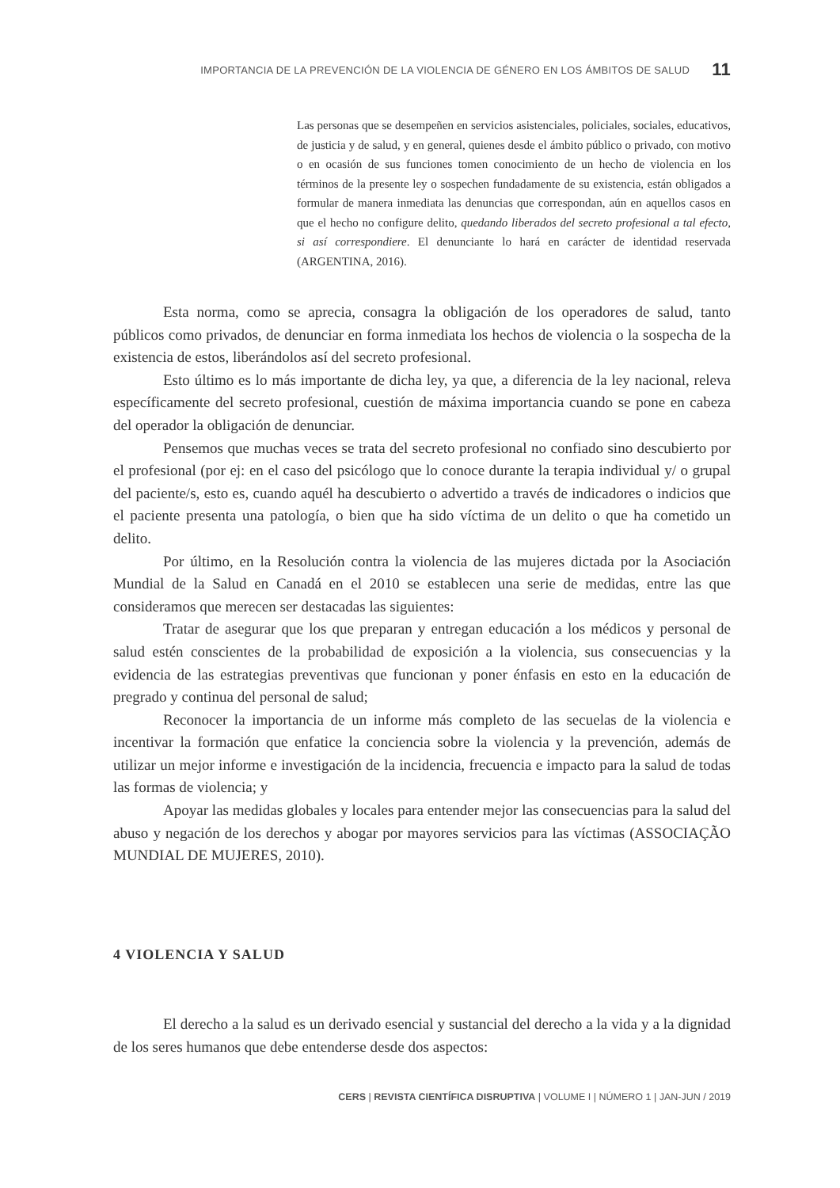IMPORTANCIA DE LA PREVENCIÓN DE LA VIOLENCIA DE GÉNERO EN LOS ÁMBITOS DE SALUD 11
Las personas que se desempeñen en servicios asistenciales, policiales, sociales, educativos, de justicia y de salud, y en general, quienes desde el ámbito público o privado, con motivo o en ocasión de sus funciones tomen conocimiento de un hecho de violencia en los términos de la presente ley o sospechen fundadamente de su existencia, están obligados a formular de manera inmediata las denuncias que correspondan, aún en aquellos casos en que el hecho no configure delito, quedando liberados del secreto profesional a tal efecto, si así correspondiere. El denunciante lo hará en carácter de identidad reservada (ARGENTINA, 2016).
Esta norma, como se aprecia, consagra la obligación de los operadores de salud, tanto públicos como privados, de denunciar en forma inmediata los hechos de violencia o la sospecha de la existencia de estos, liberándolos así del secreto profesional.
Esto último es lo más importante de dicha ley, ya que, a diferencia de la ley nacional, releva específicamente del secreto profesional, cuestión de máxima importancia cuando se pone en cabeza del operador la obligación de denunciar.
Pensemos que muchas veces se trata del secreto profesional no confiado sino descubierto por el profesional (por ej: en el caso del psicólogo que lo conoce durante la terapia individual y/ o grupal del paciente/s, esto es, cuando aquél ha descubierto o advertido a través de indicadores o indicios que el paciente presenta una patología, o bien que ha sido víctima de un delito o que ha cometido un delito.
Por último, en la Resolución contra la violencia de las mujeres dictada por la Asociación Mundial de la Salud en Canadá en el 2010 se establecen una serie de medidas, entre las que consideramos que merecen ser destacadas las siguientes:
Tratar de asegurar que los que preparan y entregan educación a los médicos y personal de salud estén conscientes de la probabilidad de exposición a la violencia, sus consecuencias y la evidencia de las estrategias preventivas que funcionan y poner énfasis en esto en la educación de pregrado y continua del personal de salud;
Reconocer la importancia de un informe más completo de las secuelas de la violencia e incentivar la formación que enfatice la conciencia sobre la violencia y la prevención, además de utilizar un mejor informe e investigación de la incidencia, frecuencia e impacto para la salud de todas las formas de violencia; y
Apoyar las medidas globales y locales para entender mejor las consecuencias para la salud del abuso y negación de los derechos y abogar por mayores servicios para las víctimas (ASSOCIAÇÃO MUNDIAL DE MUJERES, 2010).
4 VIOLENCIA Y SALUD
El derecho a la salud es un derivado esencial y sustancial del derecho a la vida y a la dignidad de los seres humanos que debe entenderse desde dos aspectos:
CERS | REVISTA CIENTÍFICA DISRUPTIVA | VOLUME I | NÚMERO 1 | JAN-JUN / 2019